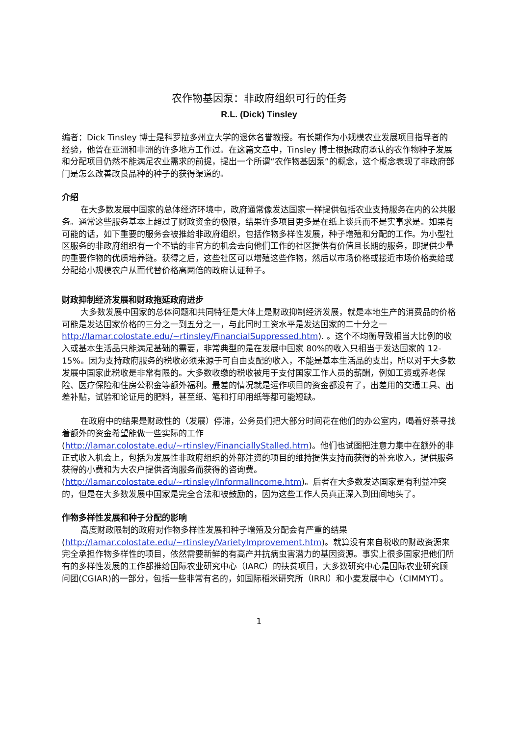农作物基因泵：非政府组织可行的任务
R.L. (Dick) Tinsley
编者：Dick Tinsley 博士是科罗拉多州立大学的退休名誉教授。有长期作为小规模农业发展项目指导者的经验，他曾在亚洲和非洲的许多地方工作过。在这篇文章中，Tinsley 博士根据政府承认的农作物种子发展和分配项目仍然不能满足农业需求的前提，提出一个所谓“农作物基因泵”的概念，这个概念表现了非政府部门是怎么改善改良品种的种子的获得渠道的。
介绍
在大多数发展中国家的总体经济环境中，政府通常像发达国家一样提供包括农业支持服务在内的公共服务。通常这些服务基本上超过了财政资金的极限，结果许多项目更多是在纸上谈兵而不是实事求是。如果有可能的话，如下重要的服务会被推给非政府组织，包括作物多样性发展，种子增殖和分配的工作。为小型社区服务的非政府组织有一个不错的非官方的机会去向他们工作的社区提供有价值且长期的服务，即提供少量的重要作物的优质培养链。获得之后，这些社区可以增殖这些作物，然后以市场价格或接近市场价格卖给或分配给小规模农户从而代替价格高两倍的政府认证种子。
财政抑制经济发展和财政拖延政府进步
大多数发展中国家的总体问题和共同特征是大体上是财政抑制经济发展，就是本地生产的消费品的价格可能是发达国家价格的三分之一到五分之一，与此同时工资水平是发达国家的二十分之一 http://lamar.colostate.edu/~rtinsley/FinancialSuppressed.htm). 。这个不均衡导致相当大比例的收入或基本生活品只能满足基础的需要，非常典型的是在发展中国家 80%的收入只相当于发达国家的 12-15%。因为支持政府服务的税收必须来源于可自由支配的收入，不能是基本生活品的支出，所以对于大多数发展中国家此税收是非常有限的。大多数收缴的税收被用于支付国家工作人员的薪酬，例如工资或养老保险、医疗保险和住房公积金等额外福利。最差的情况就是运作项目的资金都没有了，出差用的交通工具、出差补贴，试验和论证用的肥料，甚至纸、笔和打印用纸等都可能短缺。
在政府中的结果是财政性的（发展）停滞，公务员们把大部分时间花在他们的办公室内，喝着好茶寻找着额外的资金希望能做一些实际的工作 (http://lamar.colostate.edu/~rtinsley/FinanciallyStalled.htm)。他们也试图把注意力集中在额外的非正式收入机会上，包括为发展性非政府组织的外部注资的项目的维持提供支持而获得的补充收入，提供服务获得的小费和为大农户提供咨询服务而获得的咨询费。(http://lamar.colostate.edu/~rtinsley/InformalIncome.htm)。后者在大多数发达国家是有利益冲突的，但是在大多数发展中国家是完全合法和被鼓励的，因为这些工作人员真正深入到田间地头了。
作物多样性发展和种子分配的影响
高度财政限制的政府对作物多样性发展和种子增殖及分配会有严重的结果 (http://lamar.colostate.edu/~rtinsley/VarietyImprovement.htm)。就算没有来自税收的财政资源来完全承担作物多样性的项目，依然需要新鲜的有高产并抗病虫害潜力的基因资源。事实上很多国家把他们所有的多样性发展的工作都推给国际农业研究中心（IARC）的扶贫项目，大多数研究中心是国际农业研究顾问团(CGIAR)的一部分，包括一些非常有名的，如国际稻米研究所（IRRI）和小麦发展中心（CIMMYT）。
1